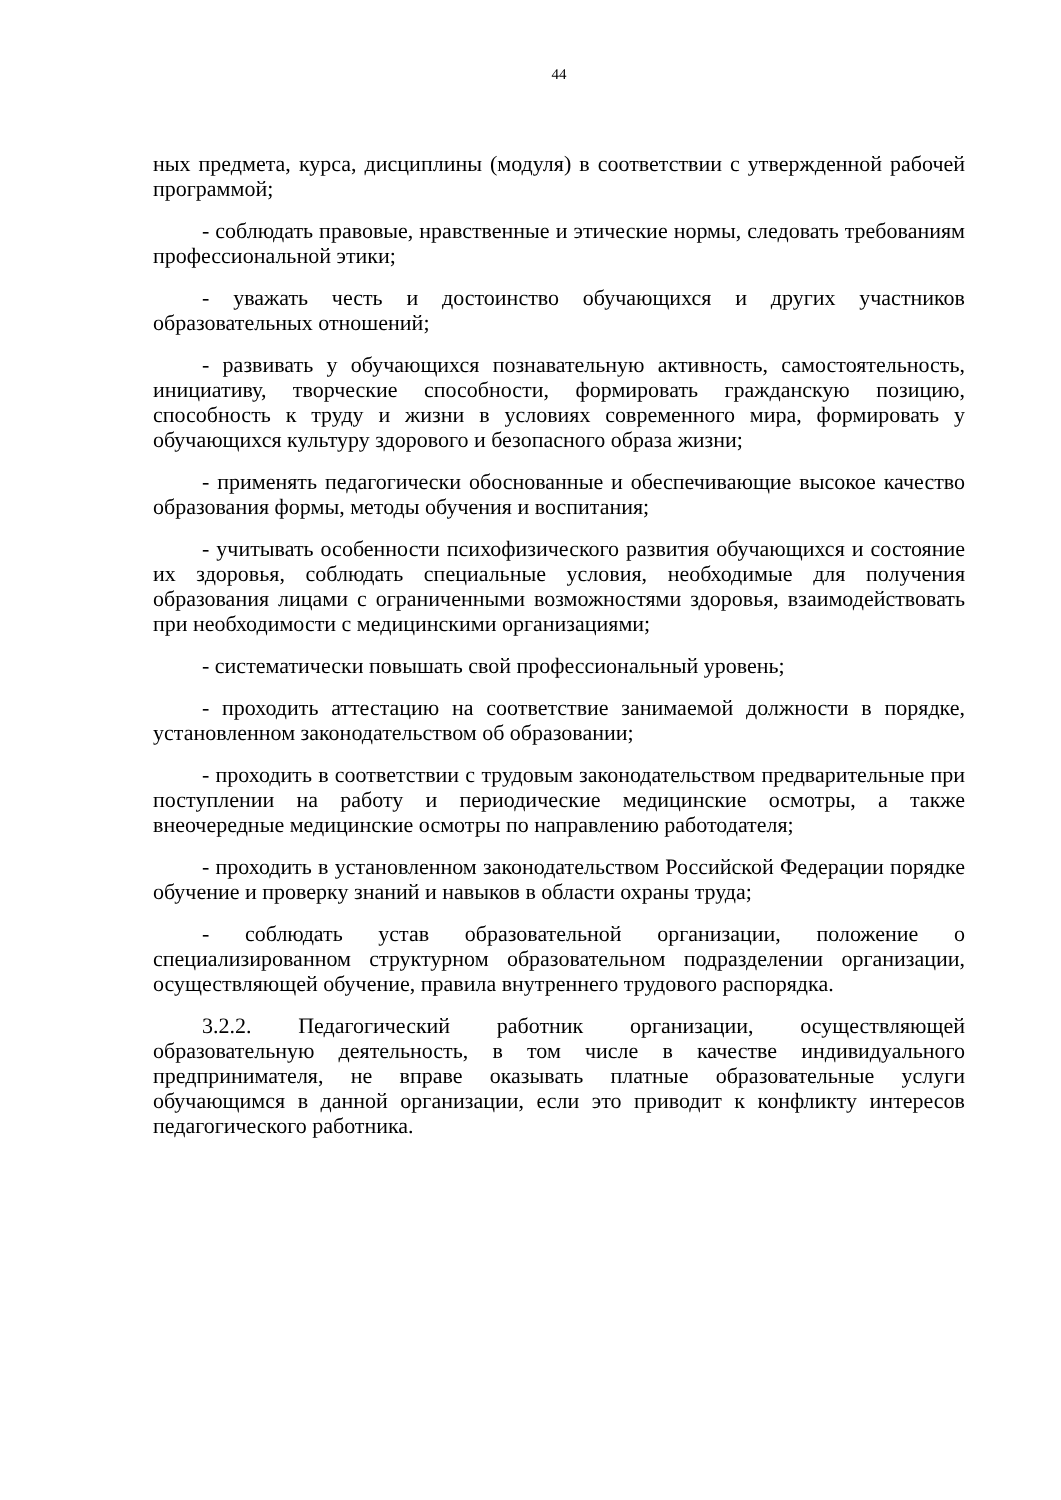44
ных предмета, курса, дисциплины (модуля) в соответствии с утвержденной рабочей программой;
- соблюдать правовые, нравственные и этические нормы, следовать требованиям профессиональной этики;
- уважать честь и достоинство обучающихся и других участников образовательных отношений;
- развивать у обучающихся познавательную активность, самостоятельность, инициативу, творческие способности, формировать гражданскую позицию, способность к труду и жизни в условиях современного мира, формировать у обучающихся культуру здорового и безопасного образа жизни;
- применять педагогически обоснованные и обеспечивающие высокое качество образования формы, методы обучения и воспитания;
- учитывать особенности психофизического развития обучающихся и состояние их здоровья, соблюдать специальные условия, необходимые для получения образования лицами с ограниченными возможностями здоровья, взаимодействовать при необходимости с медицинскими организациями;
- систематически повышать свой профессиональный уровень;
- проходить аттестацию на соответствие занимаемой должности в порядке, установленном законодательством об образовании;
- проходить в соответствии с трудовым законодательством предварительные при поступлении на работу и периодические медицинские осмотры, а также внеочередные медицинские осмотры по направлению работодателя;
- проходить в установленном законодательством Российской Федерации порядке обучение и проверку знаний и навыков в области охраны труда;
- соблюдать устав образовательной организации, положение о специализированном структурном образовательном подразделении организации, осуществляющей обучение, правила внутреннего трудового распорядка.
3.2.2. Педагогический работник организации, осуществляющей образовательную деятельность, в том числе в качестве индивидуального предпринимателя, не вправе оказывать платные образовательные услуги обучающимся в данной организации, если это приводит к конфликту интересов педагогического работника.